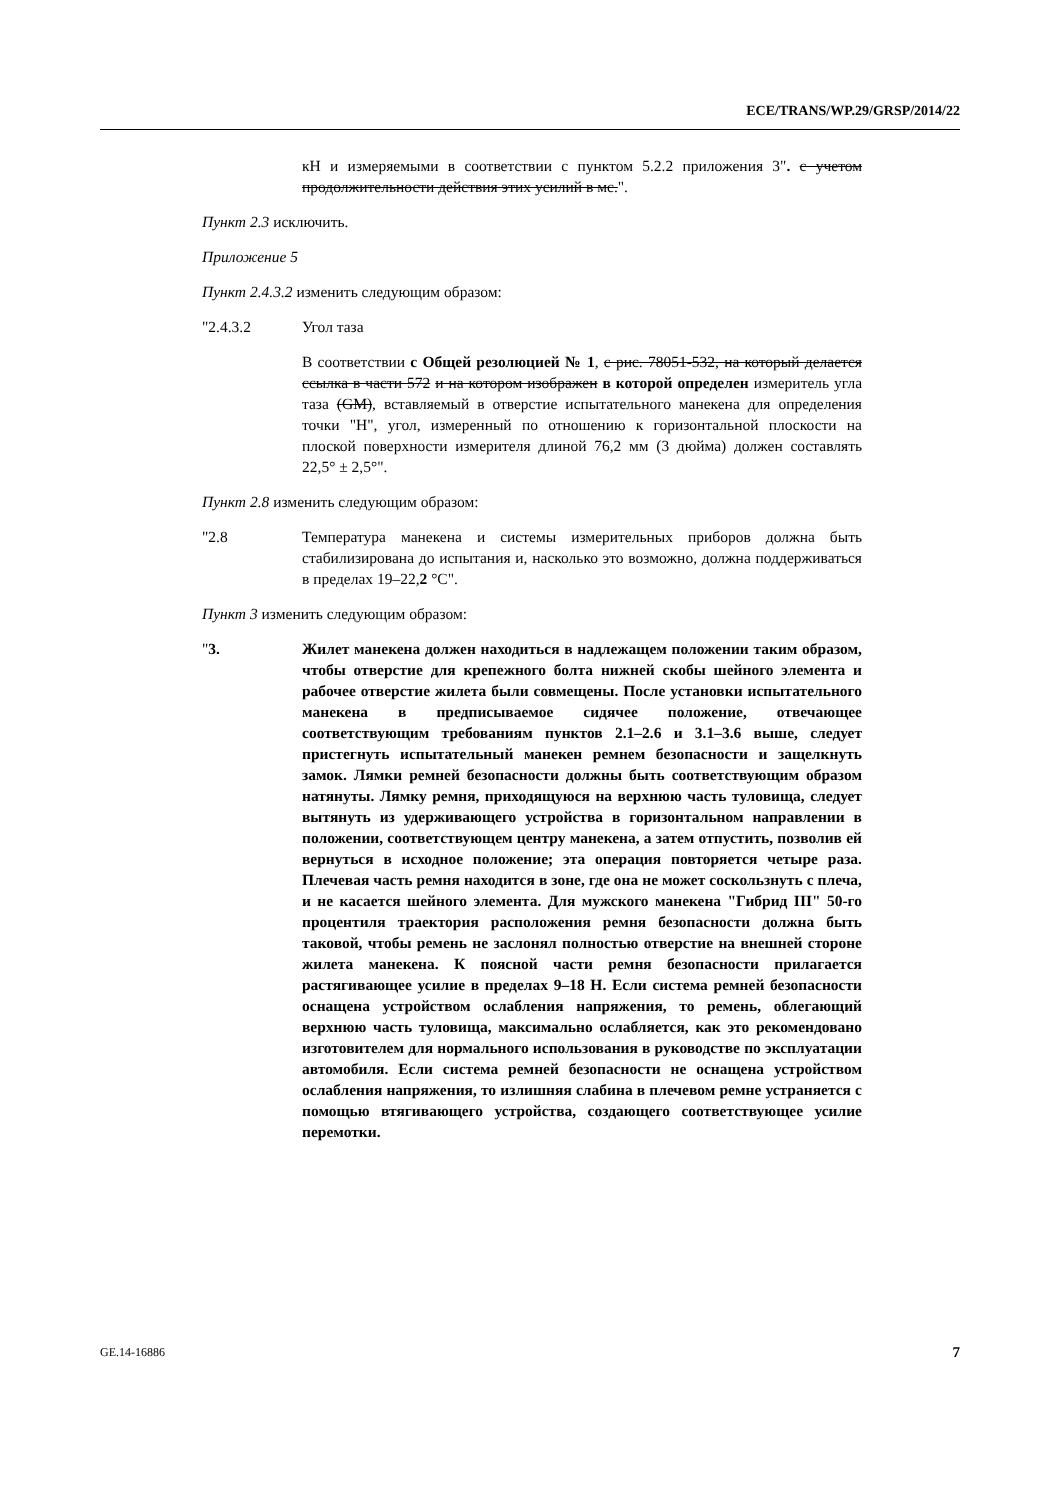ECE/TRANS/WP.29/GRSP/2014/22
кН и измеряемыми в соответствии с пунктом 5.2.2 приложения 3". с учетом продолжительности действия этих усилий в мс.".
Пункт 2.3 исключить.
Приложение 5
Пункт 2.4.3.2 изменить следующим образом:
"2.4.3.2 Угол таза
В соответствии с Общей резолюцией № 1, с рис. 78051-532, на который делается ссылка в части 572 и на котором изображен в которой определен измеритель угла таза (GM), вставляемый в отверстие испытательного манекена для определения точки "H", угол, измеренный по отношению к горизонтальной плоскости на плоской поверхности измерителя длиной 76,2 мм (3 дюйма) должен составлять 22,5° ± 2,5°".
Пункт 2.8 изменить следующим образом:
"2.8 Температура манекена и системы измерительных приборов должна быть стабилизирована до испытания и, насколько это возможно, должна поддерживаться в пределах 19–22,2 °C".
Пункт 3 изменить следующим образом:
"3. Жилет манекена должен находиться в надлежащем положении таким образом, чтобы отверстие для крепежного болта нижней скобы шейного элемента и рабочее отверстие жилета были совмещены. После установки испытательного манекена в предписываемое сидячее положение, отвечающее соответствующим требованиям пунктов 2.1–2.6 и 3.1–3.6 выше, следует пристегнуть испытательный манекен ремнем безопасности и защелкнуть замок. Лямки ремней безопасности должны быть соответствующим образом натянуты. Лямку ремня, приходящуюся на верхнюю часть туловища, следует вытянуть из удерживающего устройства в горизонтальном направлении в положении, соответствующем центру манекена, а затем отпустить, позволив ей вернуться в исходное положение; эта операция повторяется четыре раза. Плечевая часть ремня находится в зоне, где она не может соскользнуть с плеча, и не касается шейного элемента. Для мужского манекена "Гибрид III" 50-го процентиля траектория расположения ремня безопасности должна быть таковой, чтобы ремень не заслонял полностью отверстие на внешней стороне жилета манекена. К поясной части ремня безопасности прилагается растягивающее усилие в пределах 9–18 Н. Если система ремней безопасности оснащена устройством ослабления напряжения, то ремень, облегающий верхнюю часть туловища, максимально ослабляется, как это рекомендовано изготовителем для нормального использования в руководстве по эксплуатации автомобиля. Если система ремней безопасности не оснащена устройством ослабления напряжения, то излишняя слабина в плечевом ремне устраняется с помощью втягивающего устройства, создающего соответствующее усилие перемотки.
GE.14-16886 7